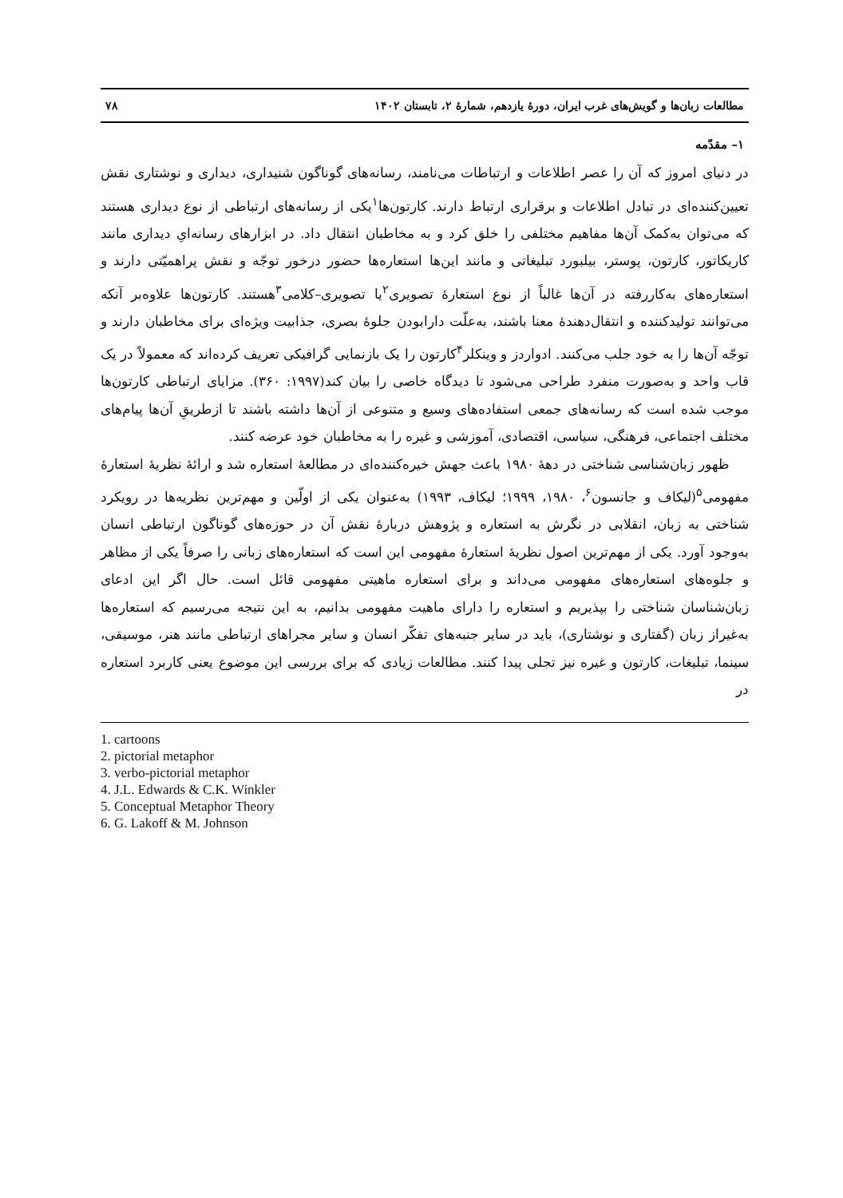مطالعات زبان‌ها و گویش‌های غرب ایران، دورهٔ یازدهم، شمارهٔ ۲، تابستان ۱۴۰۲ ۷۸
۱– مقدّمه
در دنیای امروز که آن را عصر اطلاعات و ارتباطات می‌نامند، رسانه‌های گوناگون شنیداری، دیداری و نوشتاری نقش تعیین‌کننده‌ای در تبادل اطلاعات و برقراری ارتباط دارند. کارتون‌ها<sup>۱</sup>یکی از رسانه‌های ارتباطی از نوع دیداری هستند که می‌توان به‌کمک آن‌ها مفاهیم مختلفی را خلق کرد و به مخاطبان انتقال داد. در ابزارهای رسانه‌ایِ دیداری مانند کاریکاتور، کارتون، پوستر، بیلبورد تبلیغاتی و مانند این‌ها استعاره‌ها حضور درخور توجّه و نقش پراهمیّتی دارند و استعاره‌های به‌کاررفته در آن‌ها غالباً از نوع استعارهٔ تصویری<sup>۲</sup>یا تصویری–کلامی<sup>۳</sup>هستند. کارتون‌ها علاوه‌بر آنکه می‌توانند تولیدکننده و انتقال‌دهندهٔ معنا باشند، به‌علّت دارابودن جلوهٔ بصری، جذابیت ویژه‌ای برای مخاطبان دارند و توجّه آن‌ها را به خود جلب می‌کنند. ادواردز و وینکلر<sup>۴</sup>کارتون را یک بازنمایی گرافیکی تعریف کرده‌اند که معمولاً در یک قاب واحد و به‌صورت منفرد طراحی می‌شود تا دیدگاه خاصی را بیان کند(۱۹۹۷: ۳۶۰). مزایای ارتباطی کارتون‌ها موجب شده است که رسانه‌های جمعی استفاده‌های وسیع و متنوعی از آن‌ها داشته باشند تا ازطریقِ آن‌ها پیام‌های مختلف اجتماعی، فرهنگی، سیاسی، اقتصادی، آموزشی و غیره را به مخاطبان خود عرضه کنند.
ظهور زبان‌شناسی شناختی در دههٔ ۱۹۸۰ باعث جهش خیره‌کننده‌ای در مطالعهٔ استعاره شد و ارائهٔ نظریهٔ استعارهٔ مفهومی<sup>۵</sup>(لیکاف و جانسون<sup>۶</sup>، ۱۹۸۰، ۱۹۹۹؛ لیکاف، ۱۹۹۳) به‌عنوان یکی از اولّین و مهم‌ترین نظریه‌ها در رویکرد شناختی به زبان، انقلابی در نگرش به استعاره و پژوهش دربارهٔ نقش آن در حوزه‌های گوناگون ارتباطی انسان به‌وجود آورد. یکی از مهم‌ترین اصول نظریهٔ استعارهٔ مفهومی این است که استعاره‌های زبانی را صرفاً یکی از مظاهر و جلوه‌های استعاره‌های مفهومی می‌داند و برای استعاره ماهیتی مفهومی قائل است. حال اگر این ادعای زبان‌شناسان شناختی را بپذیریم و استعاره را دارای ماهیت مفهومی بدانیم، به این نتیجه می‌رسیم که استعاره‌ها به‌غیراز زبان (گفتاری و نوشتاری)، باید در سایر جنبه‌های تفکّر انسان و سایر مجراهای ارتباطی مانند هنر، موسیقی، سینما، تبلیغات، کارتون و غیره نیز تجلی پیدا کنند. مطالعات زیادی که برای بررسی این موضوع یعنی کاربرد استعاره در
1. cartoons
2. pictorial metaphor
3. verbo-pictorial metaphor
4. J.L. Edwards & C.K. Winkler
5. Conceptual Metaphor Theory
6. G. Lakoff & M. Johnson